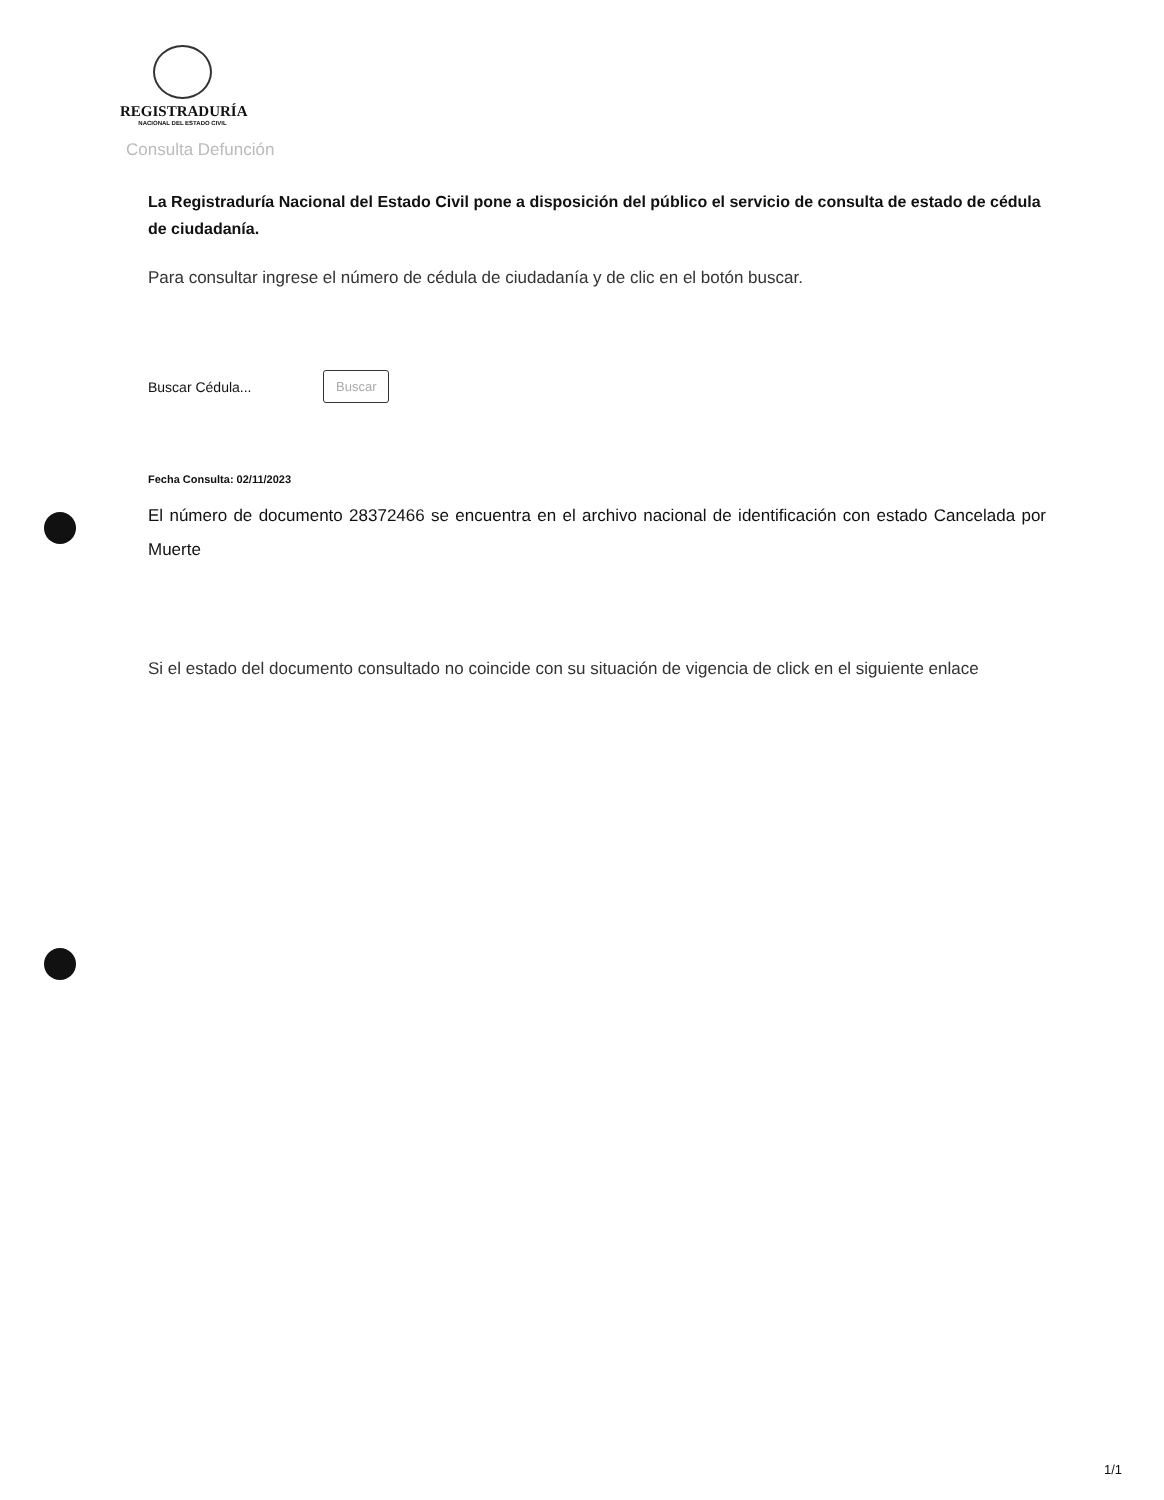REGISTRADURÍA
NACIONAL DEL ESTADO CIVIL
Consulta Defunción
La Registraduría Nacional del Estado Civil pone a disposición del público el servicio de consulta de estado de cédula de ciudadanía.
Para consultar ingrese el número de cédula de ciudadanía y de clic en el botón buscar.
Buscar Cédula...
Buscar
Fecha Consulta: 02/11/2023
El número de documento 28372466 se encuentra en el archivo nacional de identificación con estado Cancelada por Muerte
Si el estado del documento consultado no coincide con su situación de vigencia de click en el siguiente enlace
1/1